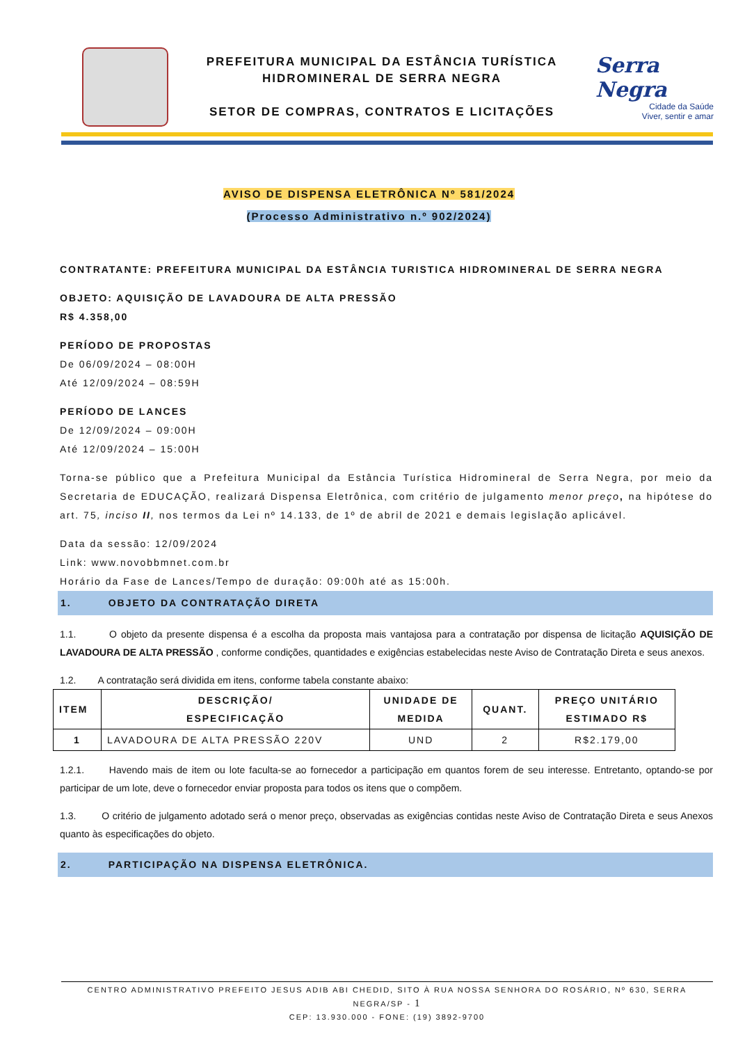PREFEITURA MUNICIPAL DA ESTÂNCIA TURÍSTICA
HIDROMINERAL DE SERRA NEGRA
SETOR DE COMPRAS, CONTRATOS E LICITAÇÕES
Serra Negra
Cidade da Saúde
Viver, sentir e amar
AVISO DE DISPENSA ELETRÔNICA Nº 581/2024
(Processo Administrativo n.º 902/2024)
CONTRATANTE: PREFEITURA MUNICIPAL DA ESTÂNCIA TURISTICA HIDROMINERAL DE SERRA NEGRA
OBJETO: AQUISIÇÃO DE LAVADOURA DE ALTA PRESSÃO
R$ 4.358,00
PERÍODO DE PROPOSTAS
De 06/09/2024 – 08:00H
Até 12/09/2024 – 08:59H
PERÍODO DE LANCES
De 12/09/2024 – 09:00H
Até 12/09/2024 – 15:00H
Torna-se público que a Prefeitura Municipal da Estância Turística Hidromineral de Serra Negra, por meio da Secretaria de EDUCAÇÃO, realizará Dispensa Eletrônica, com critério de julgamento menor preço, na hipótese do art. 75, inciso II, nos termos da Lei nº 14.133, de 1º de abril de 2021 e demais legislação aplicável.
Data da sessão: 12/09/2024
Link: www.novobbmnet.com.br
Horário da Fase de Lances/Tempo de duração: 09:00h até as 15:00h.
1. OBJETO DA CONTRATAÇÃO DIRETA
1.1. O objeto da presente dispensa é a escolha da proposta mais vantajosa para a contratação por dispensa de licitação AQUISIÇÃO DE LAVADOURA DE ALTA PRESSÃO , conforme condições, quantidades e exigências estabelecidas neste Aviso de Contratação Direta e seus anexos.
1.2. A contratação será dividida em itens, conforme tabela constante abaixo:
| ITEM | DESCRIÇÃO/ ESPECIFICAÇÃO | UNIDADE DE MEDIDA | QUANT. | PREÇO UNITÁRIO ESTIMADO R$ |
| --- | --- | --- | --- | --- |
| 1 | LAVADOURA DE ALTA PRESSÃO 220V | UND | 2 | R$2.179,00 |
1.2.1. Havendo mais de item ou lote faculta-se ao fornecedor a participação em quantos forem de seu interesse. Entretanto, optando-se por participar de um lote, deve o fornecedor enviar proposta para todos os itens que o compõem.
1.3. O critério de julgamento adotado será o menor preço, observadas as exigências contidas neste Aviso de Contratação Direta e seus Anexos quanto às especificações do objeto.
2. PARTICIPAÇÃO NA DISPENSA ELETRÔNICA.
CENTRO ADMINISTRATIVO PREFEITO JESUS ADIB ABI CHEDID, SITO À RUA NOSSA SENHORA DO ROSÁRIO, Nº 630, SERRA NEGRA/SP - 1
CEP: 13.930.000 - FONE: (19) 3892-9700